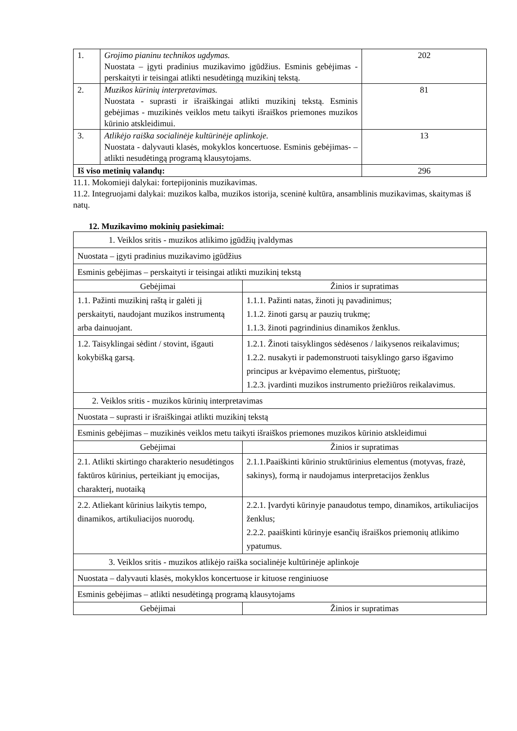| 1. | Grojimo pianinu technikos ugdymas. Nuostata – įgyti pradinius muzikavimo įgūdžius. Esminis gebėjimas - perskaityti ir teisingai atlikti nesudėtingą muzikinį tekstą. | 202 |
| 2. | Muzikos kūrinių interpretavimas. Nuostata - suprasti ir išraiškingai atlikti muzikinį tekstą. Esminis gebėjimas - muzikinės veiklos metu taikyti išraiškos priemones muzikos kūrinio atskleidimui. | 81 |
| 3. | Atlikėjo raiška socialinėje kultūrinėje aplinkoje. Nuostata - dalyvauti klasės, mokyklos koncertuose. Esminis gebėjimas- – atlikti nesudėtingą programą klausytojams. | 13 |
| Iš viso metinių valandų: | | 296 |
11.1. Mokomieji dalykai: fortepijoninis muzikavimas.
11.2. Integruojami dalykai: muzikos kalba, muzikos istorija, sceninė kultūra, ansamblinis muzikavimas, skaitymas iš natų.
12. Muzikavimo mokinių pasiekimai:
| 1. Veiklos sritis - muzikos atlikimo įgūdžių įvaldymas | |
| Nuostata – įgyti pradinius muzikavimo įgūdžius | |
| Esminis gebėjimas – perskaityti ir teisingai atlikti muzikinį tekstą | |
| Gebėjimai | Žinios ir supratimas |
| 1.1. Pažinti muzikinį raštą ir galėti jį perskaityti, naudojant muzikos instrumentą arba dainuojant. | 1.1.1. Pažinti natas, žinoti jų pavadinimus; 1.1.2. žinoti garsų ar pauzių trukmę; 1.1.3. žinoti pagrindinius dinamikos ženklus. |
| 1.2. Taisyklingai sėdint / stovint, išgauti kokybišką garsą. | 1.2.1. Žinoti taisyklingos sėdėsenos / laikysenos reikalavimus; 1.2.2. nusakyti ir pademonstruoti taisyklingo garso išgavimo principus ar kvėpavimo elementus, pirštuotę; 1.2.3. įvardinti muzikos instrumento priežiūros reikalavimus. |
| 2. Veiklos sritis - muzikos kūrinių interpretavimas | |
| Nuostata – suprasti ir išraiškingai atlikti muzikinį tekstą | |
| Esminis gebėjimas – muzikinės veiklos metu taikyti išraiškos priemones muzikos kūrinio atskleidimui | |
| Gebėjimai | Žinios ir supratimas |
| 2.1. Atlikti skirtingo charakterio nesudėtingos faktūros kūrinius, perteikiant jų emocijas, charakterį, nuotaiką | 2.1.1.Paaiškinti kūrinio struktūrinius elementus (motyvas, frazė, sakinys), formą ir naudojamus interpretacijos ženklus |
| 2.2. Atliekant kūrinius laikytis tempo, dinamikos, artikuliacijos nuorodų. | 2.2.1. Įvardyti kūrinyje panaudotus tempo, dinamikos, artikuliacijos ženklus; 2.2.2. paaiškinti kūrinyje esančių išraiškos priemonių atlikimo ypatumus. |
| 3. Veiklos sritis - muzikos atlikėjo raiška socialinėje kultūrinėje aplinkoje | |
| Nuostata – dalyvauti klasės, mokyklos koncertuose ir kituose renginiuose | |
| Esminis gebėjimas – atlikti nesudėtingą programą klausytojams | |
| Gebėjimai | Žinios ir supratimas |